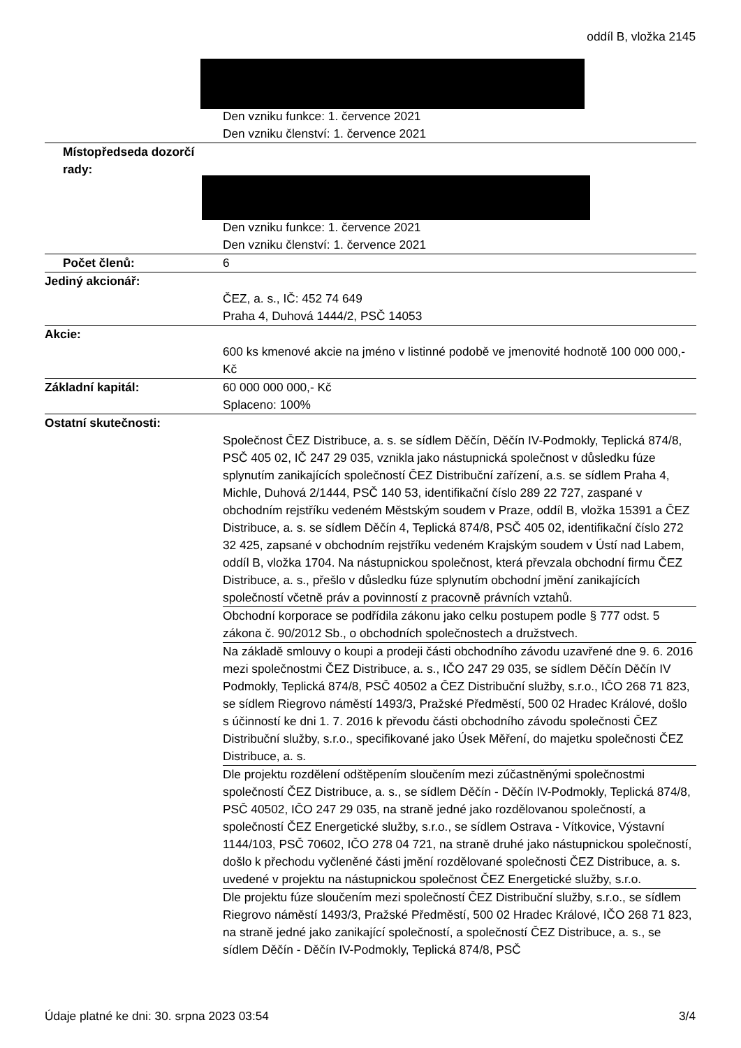oddíl B, vložka 2145
| | Den vzniku funkce: 1. července 2021 Den vzniku členství: 1. července 2021 |
| Místopředseda dozorčí rady: | Den vzniku funkce: 1. července 2021 Den vzniku členství: 1. července 2021 |
| Počet členů: | 6 |
| Jediný akcionář: | ČEZ, a. s., IČ: 452 74 649 Praha 4, Duhová 1444/2, PSČ 14053 |
| Akcie: | 600 ks kmenové akcie na jméno v listinné podobě ve jmenovité hodnotě 100 000 000,- Kč |
| Základní kapitál: | 60 000 000 000,- Kč Splaceno: 100% |
| Ostatní skutečnosti: | Společnost ČEZ Distribuce, a. s. se sídlem Děčín, Děčín IV-Podmokly, Teplická 874/8, PSČ 405 02, IČ 247 29 035, vznikla jako nástupnická společnost v důsledku fúze splynutím zanikajících společností ČEZ Distribuční zařízení, a.s. se sídlem Praha 4, Michle, Duhová 2/1444, PSČ 140 53, identifikační číslo 289 22 727, zaspané v obchodním rejstříku vedeném Městským soudem v Praze, oddíl B, vložka 15391 a ČEZ Distribuce, a. s. se sídlem Děčín 4, Teplická 874/8, PSČ 405 02, identifikační číslo 272 32 425, zapsané v obchodním rejstříku vedeném Krajským soudem v Ústí nad Labem, oddíl B, vložka 1704. Na nástupnickou společnost, která převzala obchodní firmu ČEZ Distribuce, a. s., přešlo v důsledku fúze splynutím obchodní jmění zanikajících společností včetně práv a povinností z pracovně právních vztahů. |
| | Obchodní korporace se podřídila zákonu jako celku postupem podle § 777 odst. 5 zákona č. 90/2012 Sb., o obchodních společnostech a družstvech. |
| | Na základě smlouvy o koupi a prodeji části obchodního závodu uzavřené dne 9. 6. 2016 mezi společnostmi ČEZ Distribuce, a. s., IČO 247 29 035, se sídlem Děčín Děčín IV Podmokly, Teplická 874/8, PSČ 40502 a ČEZ Distribuční služby, s.r.o., IČO 268 71 823, se sídlem Riegrovo náměstí 1493/3, Pražské Předměstí, 500 02 Hradec Králové, došlo s účinností ke dni 1. 7. 2016 k převodu části obchodního závodu společnosti ČEZ Distribuční služby, s.r.o., specifikované jako Úsek Měření, do majetku společnosti ČEZ Distribuce, a. s. |
| | Dle projektu rozdělení odštěpením sloučením mezi zúčastněnými společnostmi společností ČEZ Distribuce, a. s., se sídlem Děčín - Děčín IV-Podmokly, Teplická 874/8, PSČ 40502, IČO 247 29 035, na straně jedné jako rozdělovanou společností, a společností ČEZ Energetické služby, s.r.o., se sídlem Ostrava - Vítkovice, Výstavní 1144/103, PSČ 70602, IČO 278 04 721, na straně druhé jako nástupnickou společností, došlo k přechodu vyčleněné části jmění rozdělované společnosti ČEZ Distribuce, a. s. uvedené v projektu na nástupnickou společnost ČEZ Energetické služby, s.r.o. |
| | Dle projektu fúze sloučením mezi společností ČEZ Distribuční služby, s.r.o., se sídlem Riegrovo náměstí 1493/3, Pražské Předměstí, 500 02 Hradec Králové, IČO 268 71 823, na straně jedné jako zanikající společností, a společností ČEZ Distribuce, a. s., se sídlem Děčín - Děčín IV-Podmokly, Teplická 874/8, PSČ |
Údaje platné ke dni: 30. srpna 2023 03:54 3/4